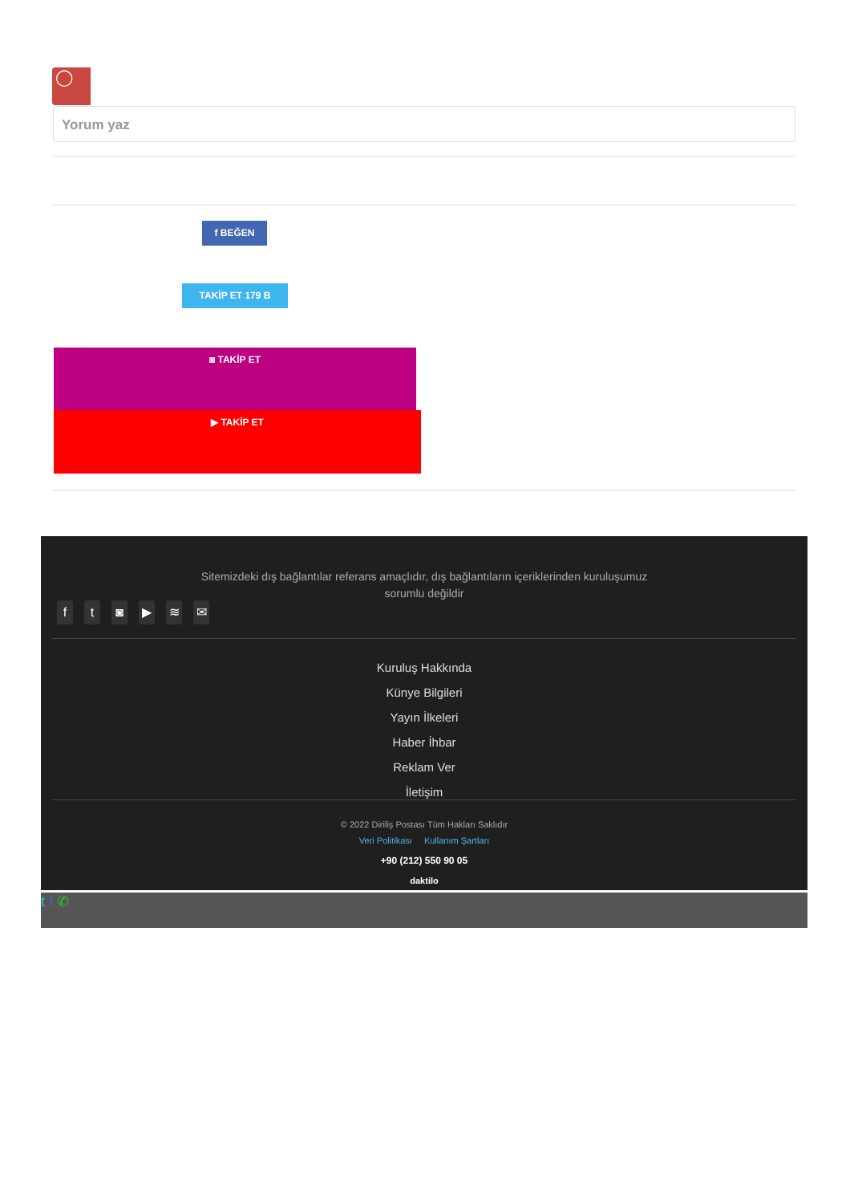◯
Yorum yaz
f BEĞEN
TAKİP ET 179 B
◙ TAKİP ET
▶ TAKİP ET
Sitemizdeki dış bağlantılar referans amaçlıdır, dış bağlantıların içeriklerinden kuruluşumuz sorumlu değildir
ft ◙ ▶ ≋ ✉
Kuruluş Hakkında
Künye Bilgileri
Yayın İlkeleri
Haber İhbar
Reklam Ver
İletişim
© 2022 Diriliş Postası Tüm Hakları Saklıdır
Veri Politikası Kullanım Şartları
+90 (212) 550 90 05
daktilo
t f ✆